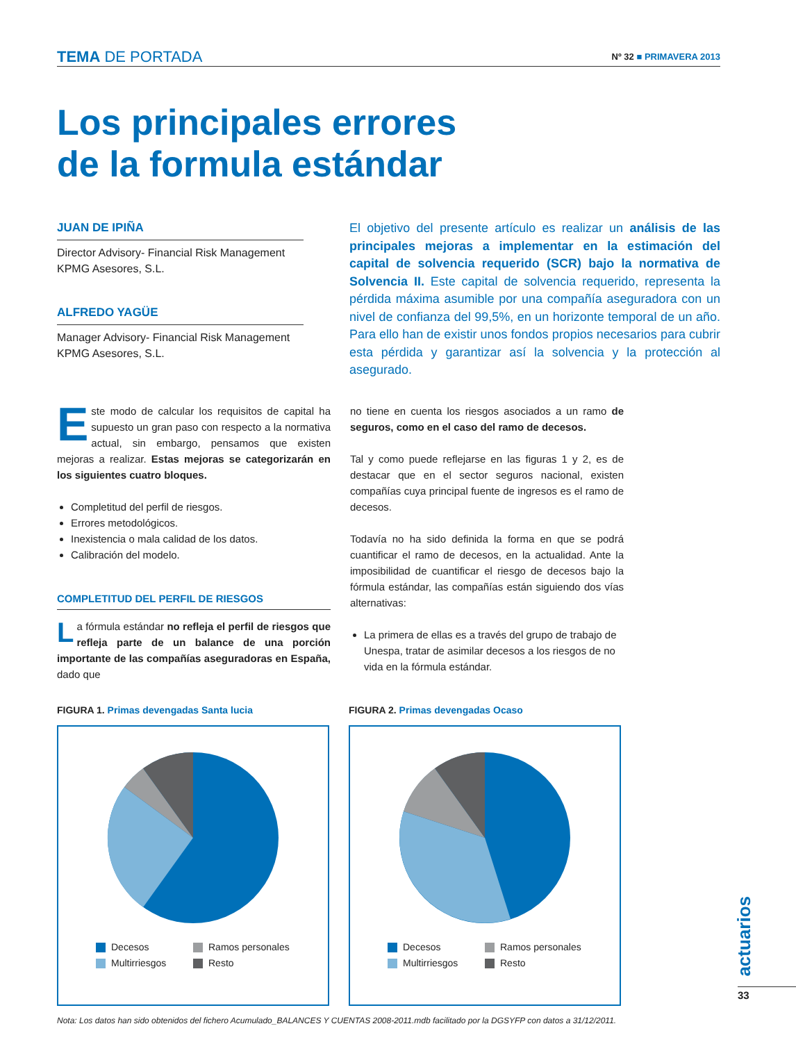TEMA DE PORTADA
Nº 32 ■ PRIMAVERA 2013
Los principales errores
de la formula estándar
JUAN DE IPIÑA
Director Advisory- Financial Risk Management
KPMG Asesores, S.L.
ALFREDO YAGÜE
Manager Advisory- Financial Risk Management
KPMG Asesores, S.L.
El objetivo del presente artículo es realizar un análisis de las principales mejoras a implementar en la estimación del capital de solvencia requerido (SCR) bajo la normativa de Solvencia II. Este capital de solvencia requerido, representa la pérdida máxima asumible por una compañía aseguradora con un nivel de confianza del 99,5%, en un horizonte temporal de un año. Para ello han de existir unos fondos propios necesarios para cubrir esta pérdida y garantizar así la solvencia y la protección al asegurado.
Este modo de calcular los requisitos de capital ha supuesto un gran paso con respecto a la normativa actual, sin embargo, pensamos que existen mejoras a realizar. Estas mejoras se categorizarán en los siguientes cuatro bloques.
Completitud del perfil de riesgos.
Errores metodológicos.
Inexistencia o mala calidad de los datos.
Calibración del modelo.
COMPLETITUD DEL PERFIL DE RIESGOS
La fórmula estándar no refleja el perfil de riesgos que refleja parte de un balance de una porción importante de las compañías aseguradoras en España, dado que
no tiene en cuenta los riesgos asociados a un ramo de seguros, como en el caso del ramo de decesos.
Tal y como puede reflejarse en las figuras 1 y 2, es de destacar que en el sector seguros nacional, existen compañías cuya principal fuente de ingresos es el ramo de decesos.
Todavía no ha sido definida la forma en que se podrá cuantificar el ramo de decesos, en la actualidad. Ante la imposibilidad de cuantificar el riesgo de decesos bajo la fórmula estándar, las compañías están siguiendo dos vías alternativas:
La primera de ellas es a través del grupo de trabajo de Unespa, tratar de asimilar decesos a los riesgos de no vida en la fórmula estándar.
FIGURA 1. Primas devengadas Santa lucia
Decesos Ramos personales Multirriesgos Resto
FIGURA 2. Primas devengadas Ocaso
Decesos Ramos personales Multirriesgos Resto
Nota: Los datos han sido obtenidos del fichero Acumulado_BALANCES Y CUENTAS 2008-2011.mdb facilitado por la DGSYFP con datos a 31/12/2011.
actuarios
33